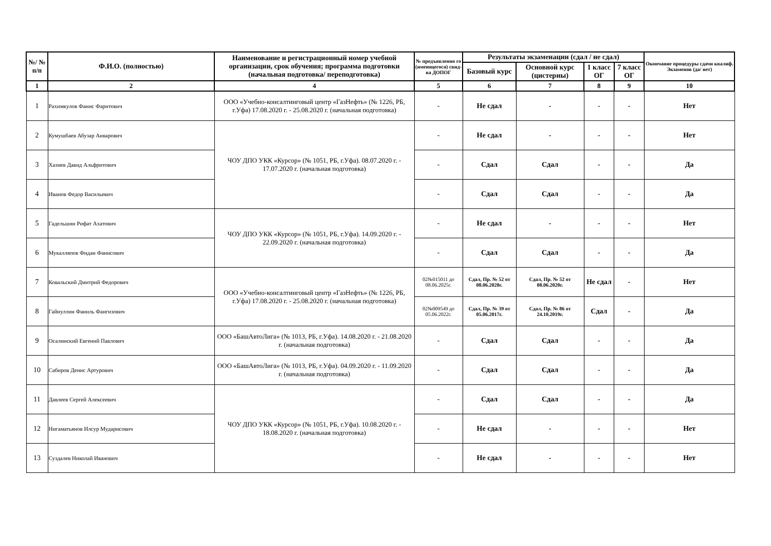| №/ № п/п | Ф.И.О. (полностью) | Наименование и регистрационный номер учебной организации, срок обучения; программа подготовки (начальная подготовка/ переподготовка) | № предъявленно го (имеющегося) свид-ва ДОПОГ | Результаты экзаменации (сдал / не сдал) | | | | Окончание процедуры сдачи квалиф. Экзаменов (да/ нет) |
| --- | --- | --- | --- | --- | --- | --- | --- | --- |
| | | | | Базовый курс | Основной курс (цистерны) | 1 класс ОГ | 7 класс ОГ | |
| 1 | 2 | 4 | 5 | 6 | 7 | 8 | 9 | 10 |
| 1 | Рахимкулов Фанис Фаритович | ООО «Учебно-консалтинговый центр «ГазНефть» (№ 1226, РБ, г.Уфа) 17.08.2020 г. - 25.08.2020 г. (начальная подготовка) | - | Не сдал | - | - | - | Нет |
| 2 | Кумушбаев Абузар Анварович | ЧОУ ДПО УКК «Курсор» (№ 1051, РБ, г.Уфа). 08.07.2020 г. - 17.07.2020 г. (начальная подготовка) | - | Не сдал | - | - | - | Нет |
| 3 | Хазиев Давид Альфритович | | - | Сдал | Сдал | - | - | Да |
| 4 | Иванов Федор Васильевич | | - | Сдал | Сдал | - | - | Да |
| 5 | Гадельшин Рифат Ахатович | ЧОУ ДПО УКК «Курсор» (№ 1051, РБ, г.Уфа). 14.09.2020 г. - 22.09.2020 г. (начальная подготовка) | - | Не сдал | - | - | - | Нет |
| 6 | Мукалляпов Фидан Фанисович | | - | Сдал | Сдал | - | - | Да |
| 7 | Ковальский Дмитрий Федорович | ООО «Учебно-консалтинговый центр «ГазНефть» (№ 1226, РБ, г.Уфа) 17.08.2020 г. - 25.08.2020 г. (начальная подготовка) | 02№015011 до 08.06.2025г. | Сдал, Пр. № 52 от 08.06.2020г. | Сдал, Пр. № 52 от 08.06.2020г. | Не сдал | - | Нет |
| 8 | Гайнуллин Фаниль Фангизович | | 02№009549 до 05.06.2022г. | Сдал, Пр. № 39 от 05.06.2017г. | Сдал, Пр. № 86 от 24.10.2019г. | Сдал | - | Да |
| 9 | Осалинский Евгений Павлович | ООО «БашАвтоЛига» (№ 1013, РБ, г.Уфа). 14.08.2020 г. - 21.08.2020 г. (начальная подготовка) | - | Сдал | Сдал | - | - | Да |
| 10 | Сабиров Денис Артурович | ООО «БашАвтоЛига» (№ 1013, РБ, г.Уфа). 04.09.2020 г. - 11.09.2020 г. (начальная подготовка) | - | Сдал | Сдал | - | - | Да |
| 11 | Давлеев Сергей Алексеевич | ЧОУ ДПО УКК «Курсор» (№ 1051, РБ, г.Уфа). 10.08.2020 г. - 18.08.2020 г. (начальная подготовка) | - | Сдал | Сдал | - | - | Да |
| 12 | Нигаматьянов Илсур Мударисович | | - | Не сдал | - | - | - | Нет |
| 13 | Суздалев Николай Иванович | | - | Не сдал | - | - | - | Нет |